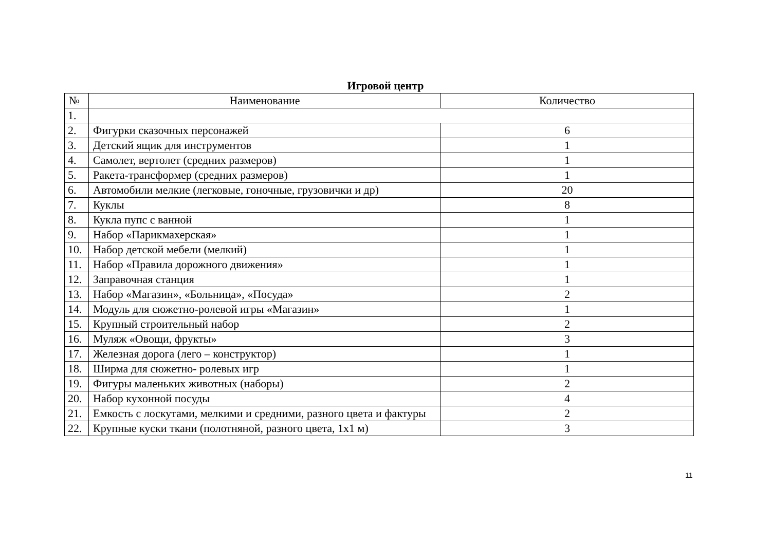Игровой центр
| № | Наименование | Количество |
| --- | --- | --- |
| 1. | | |
| 2. | Фигурки сказочных персонажей | 6 |
| 3. | Детский ящик для инструментов | 1 |
| 4. | Самолет, вертолет (средних размеров) | 1 |
| 5. | Ракета-трансформер (средних размеров) | 1 |
| 6. | Автомобили мелкие (легковые, гоночные, грузовички и др) | 20 |
| 7. | Куклы | 8 |
| 8. | Кукла пупс с ванной | 1 |
| 9. | Набор «Парикмахерская» | 1 |
| 10. | Набор детской мебели (мелкий) | 1 |
| 11. | Набор «Правила дорожного движения» | 1 |
| 12. | Заправочная станция | 1 |
| 13. | Набор «Магазин», «Больница», «Посуда» | 2 |
| 14. | Модуль для сюжетно-ролевой игры «Магазин» | 1 |
| 15. | Крупный строительный набор | 2 |
| 16. | Муляж «Овощи, фрукты» | 3 |
| 17. | Железная дорога (лего – конструктор) | 1 |
| 18. | Ширма для сюжетно- ролевых игр | 1 |
| 19. | Фигуры маленьких животных (наборы) | 2 |
| 20. | Набор кухонной посуды | 4 |
| 21. | Емкость с лоскутами, мелкими и средними, разного цвета и фактуры | 2 |
| 22. | Крупные куски ткани (полотняной, разного цвета, 1х1 м) | 3 |
11